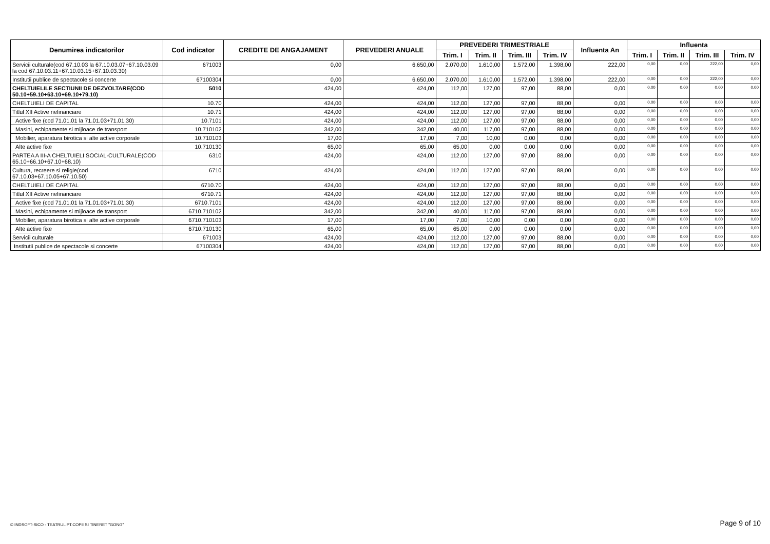| Denumirea indicatorilor | Cod indicator | CREDITE DE ANGAJAMENT | PREVEDERI ANUALE | PREVEDERI TRIMESTRIALE | | | | Influenta An | Influenta | | | |
| --- | --- | --- | --- | --- | --- | --- | --- | --- | --- | --- | --- | --- |
| | | | | Trim. I | Trim. II | Trim. III | Trim. IV | | Trim. I | Trim. II | Trim. III | Trim. IV |
| Servicii culturale(cod 67.10.03 la 67.10.03.07+67.10.03.09 la cod 67.10.03.11+67.10.03.15+67.10.03.30) | 671003 | 0,00 | 6.650,00 | 2.070,00 | 1.610,00 | 1.572,00 | 1.398,00 | 222,00 | 0,00 | 0,00 | 222,00 | 0,00 |
| Institutii publice de spectacole si concerte | 67100304 | 0,00 | 6.650,00 | 2.070,00 | 1.610,00 | 1.572,00 | 1.398,00 | 222,00 | 0,00 | 0,00 | 222,00 | 0,00 |
| CHELTUIELILE SECTIUNII DE DEZVOLTARE(COD 50.10+59.10+63.10+69.10+79.10) | 5010 | 424,00 | 424,00 | 112,00 | 127,00 | 97,00 | 88,00 | 0,00 | 0,00 | 0,00 | 0,00 | 0,00 |
| CHELTUIELI DE CAPITAL | 10.70 | 424,00 | 424,00 | 112,00 | 127,00 | 97,00 | 88,00 | 0,00 | 0,00 | 0,00 | 0,00 | 0,00 |
| Titlul XII Active nefinanciare | 10.71 | 424,00 | 424,00 | 112,00 | 127,00 | 97,00 | 88,00 | 0,00 | 0,00 | 0,00 | 0,00 | 0,00 |
| Active fixe (cod 71.01.01 la 71.01.03+71.01.30) | 10.7101 | 424,00 | 424,00 | 112,00 | 127,00 | 97,00 | 88,00 | 0,00 | 0,00 | 0,00 | 0,00 | 0,00 |
| Masini, echipamente si mijloace de transport | 10.710102 | 342,00 | 342,00 | 40,00 | 117,00 | 97,00 | 88,00 | 0,00 | 0,00 | 0,00 | 0,00 | 0,00 |
| Mobilier, aparatura birotica si alte active corporale | 10.710103 | 17,00 | 17,00 | 7,00 | 10,00 | 0,00 | 0,00 | 0,00 | 0,00 | 0,00 | 0,00 | 0,00 |
| Alte active fixe | 10.710130 | 65,00 | 65,00 | 65,00 | 0,00 | 0,00 | 0,00 | 0,00 | 0,00 | 0,00 | 0,00 | 0,00 |
| PARTEA A III-A CHELTUIELI SOCIAL-CULTURALE(COD 65.10+66.10+67.10+68.10) | 6310 | 424,00 | 424,00 | 112,00 | 127,00 | 97,00 | 88,00 | 0,00 | 0,00 | 0,00 | 0,00 | 0,00 |
| Cultura, recreere si religie(cod 67.10.03+67.10.05+67.10.50) | 6710 | 424,00 | 424,00 | 112,00 | 127,00 | 97,00 | 88,00 | 0,00 | 0,00 | 0,00 | 0,00 | 0,00 |
| CHELTUIELI DE CAPITAL | 6710.70 | 424,00 | 424,00 | 112,00 | 127,00 | 97,00 | 88,00 | 0,00 | 0,00 | 0,00 | 0,00 | 0,00 |
| Titlul XII Active nefinanciare | 6710.71 | 424,00 | 424,00 | 112,00 | 127,00 | 97,00 | 88,00 | 0,00 | 0,00 | 0,00 | 0,00 | 0,00 |
| Active fixe (cod 71.01.01 la 71.01.03+71.01.30) | 6710.7101 | 424,00 | 424,00 | 112,00 | 127,00 | 97,00 | 88,00 | 0,00 | 0,00 | 0,00 | 0,00 | 0,00 |
| Masini, echipamente si mijloace de transport | 6710.710102 | 342,00 | 342,00 | 40,00 | 117,00 | 97,00 | 88,00 | 0,00 | 0,00 | 0,00 | 0,00 | 0,00 |
| Mobilier, aparatura birotica si alte active corporale | 6710.710103 | 17,00 | 17,00 | 7,00 | 10,00 | 0,00 | 0,00 | 0,00 | 0,00 | 0,00 | 0,00 | 0,00 |
| Alte active fixe | 6710.710130 | 65,00 | 65,00 | 65,00 | 0,00 | 0,00 | 0,00 | 0,00 | 0,00 | 0,00 | 0,00 | 0,00 |
| Servicii culturale | 671003 | 424,00 | 424,00 | 112,00 | 127,00 | 97,00 | 88,00 | 0,00 | 0,00 | 0,00 | 0,00 | 0,00 |
| Institutii publice de spectacole si concerte | 67100304 | 424,00 | 424,00 | 112,00 | 127,00 | 97,00 | 88,00 | 0,00 | 0,00 | 0,00 | 0,00 | 0,00 |
© INDSOFT-SICO - TEATRUL PT.COPII SI TINERET "GONG" Page 9 of 10